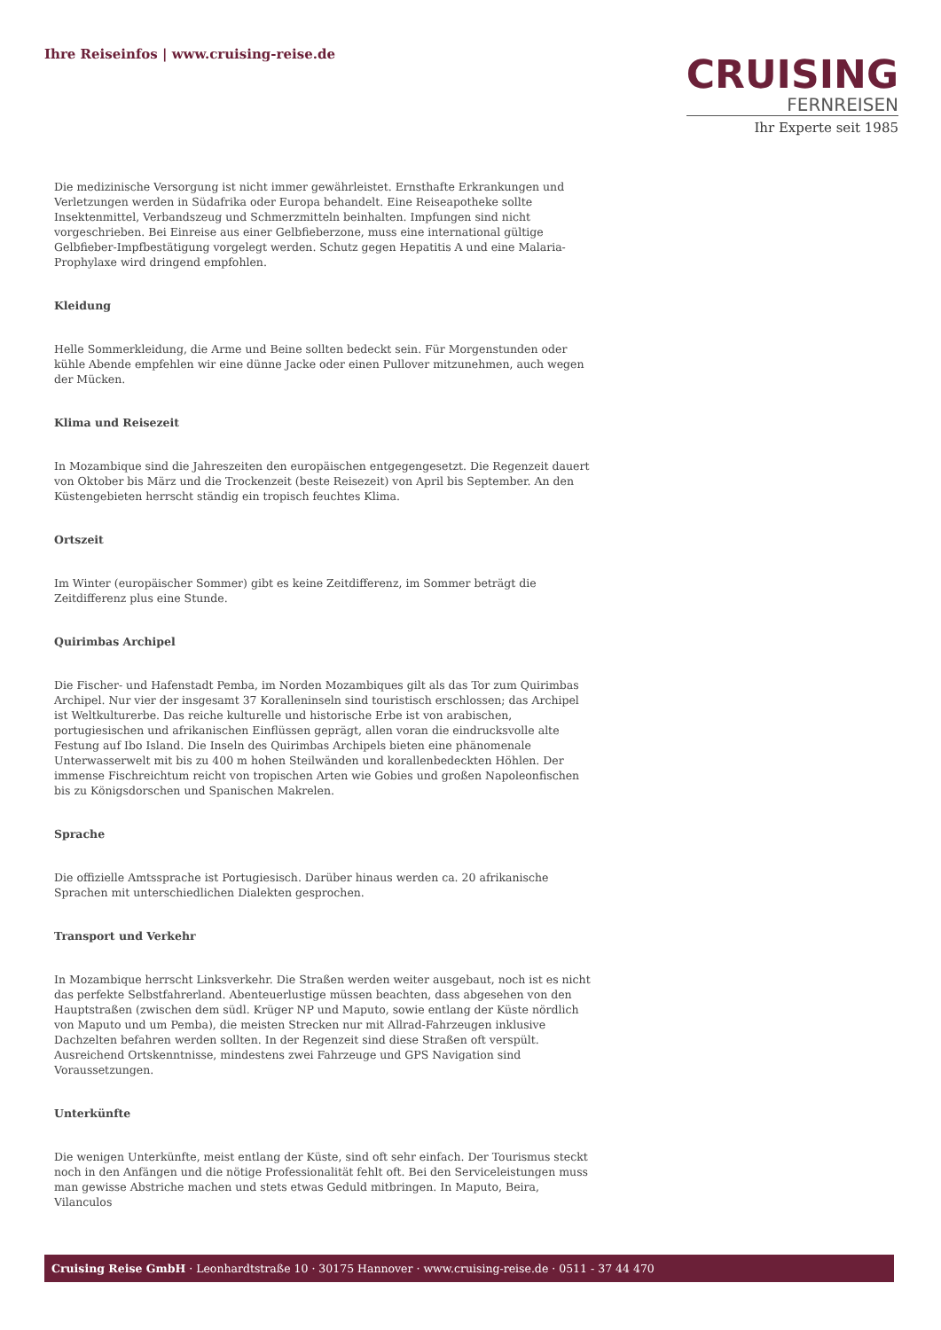Ihre Reiseinfos | www.cruising-reise.de
CRUISING
FERNREISEN
Ihr Experte seit 1985
Die medizinische Versorgung ist nicht immer gewährleistet. Ernsthafte Erkrankungen und Verletzungen werden in Südafrika oder Europa behandelt. Eine Reiseapotheke sollte Insektenmittel, Verbandszeug und Schmerzmitteln beinhalten. Impfungen sind nicht vorgeschrieben. Bei Einreise aus einer Gelbfieberzone, muss eine international gültige Gelbfieber-Impfbestätigung vorgelegt werden. Schutz gegen Hepatitis A und eine Malaria-Prophylaxe wird dringend empfohlen.
Kleidung
Helle Sommerkleidung, die Arme und Beine sollten bedeckt sein. Für Morgenstunden oder kühle Abende empfehlen wir eine dünne Jacke oder einen Pullover mitzunehmen, auch wegen der Mücken.
Klima und Reisezeit
In Mozambique sind die Jahreszeiten den europäischen entgegengesetzt. Die Regenzeit dauert von Oktober bis März und die Trockenzeit (beste Reisezeit) von April bis September. An den Küstengebieten herrscht ständig ein tropisch feuchtes Klima.
Ortszeit
Im Winter (europäischer Sommer) gibt es keine Zeitdifferenz, im Sommer beträgt die Zeitdifferenz plus eine Stunde.
Quirimbas Archipel
Die Fischer- und Hafenstadt Pemba, im Norden Mozambiques gilt als das Tor zum Quirimbas Archipel. Nur vier der insgesamt 37 Koralleninseln sind touristisch erschlossen; das Archipel ist Weltkulturerbe. Das reiche kulturelle und historische Erbe ist von arabischen, portugiesischen und afrikanischen Einflüssen geprägt, allen voran die eindrucksvolle alte Festung auf Ibo Island. Die Inseln des Quirimbas Archipels bieten eine phänomenale Unterwasserwelt mit bis zu 400 m hohen Steilwänden und korallenbedeckten Höhlen. Der immense Fischreichtum reicht von tropischen Arten wie Gobies und großen Napoleonfischen bis zu Königsdorschen und Spanischen Makrelen.
Sprache
Die offizielle Amtssprache ist Portugiesisch. Darüber hinaus werden ca. 20 afrikanische Sprachen mit unterschiedlichen Dialekten gesprochen.
Transport und Verkehr
In Mozambique herrscht Linksverkehr. Die Straßen werden weiter ausgebaut, noch ist es nicht das perfekte Selbstfahrerland. Abenteuerlustige müssen beachten, dass abgesehen von den Hauptstraßen (zwischen dem südl. Krüger NP und Maputo, sowie entlang der Küste nördlich von Maputo und um Pemba), die meisten Strecken nur mit Allrad-Fahrzeugen inklusive Dachzelten befahren werden sollten. In der Regenzeit sind diese Straßen oft verspült. Ausreichend Ortskenntnisse, mindestens zwei Fahrzeuge und GPS Navigation sind Voraussetzungen.
Unterkünfte
Die wenigen Unterkünfte, meist entlang der Küste, sind oft sehr einfach. Der Tourismus steckt noch in den Anfängen und die nötige Professionalität fehlt oft. Bei den Serviceleistungen muss man gewisse Abstriche machen und stets etwas Geduld mitbringen. In Maputo, Beira, Vilanculos
Cruising Reise GmbH · Leonhardtstraße 10 · 30175 Hannover · www.cruising-reise.de · 0511 - 37 44 470